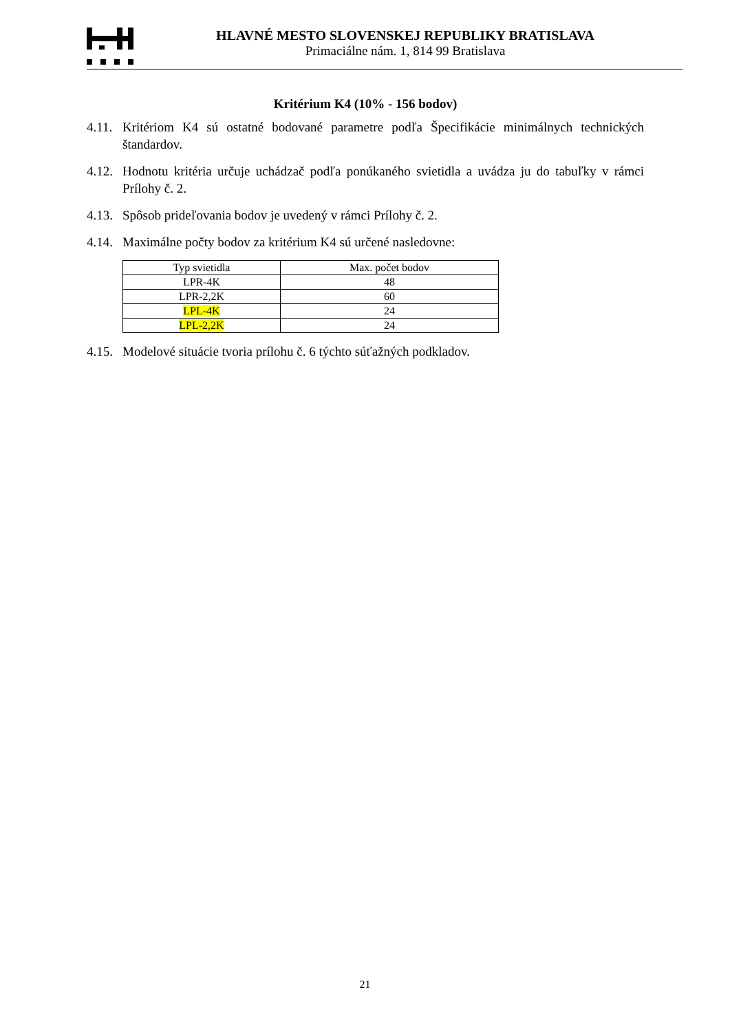HLAVNÉ MESTO SLOVENSKEJ REPUBLIKY BRATISLAVA
Primaciálne nám. 1, 814 99 Bratislava
Kritérium K4 (10% - 156 bodov)
4.11.
Kritériom K4 sú ostatné bodované parametre podľa Špecifikácie minimálnych technických štandardov.
4.12.
Hodnotu kritéria určuje uchádzač podľa ponúkaného svietidla a uvádza ju do tabuľky v rámci Prílohy č. 2.
4.13.
Spôsob prideľovania bodov je uvedený v rámci Prílohy č. 2.
4.14.
Maximálne počty bodov za kritérium K4 sú určené nasledovne:
| Typ svietidla | Max. počet bodov |
| --- | --- |
| LPR-4K | 48 |
| LPR-2,2K | 60 |
| LPL-4K | 24 |
| LPL-2,2K | 24 |
4.15.
Modelové situácie tvoria prílohu č. 6 týchto súťažných podkladov.
21